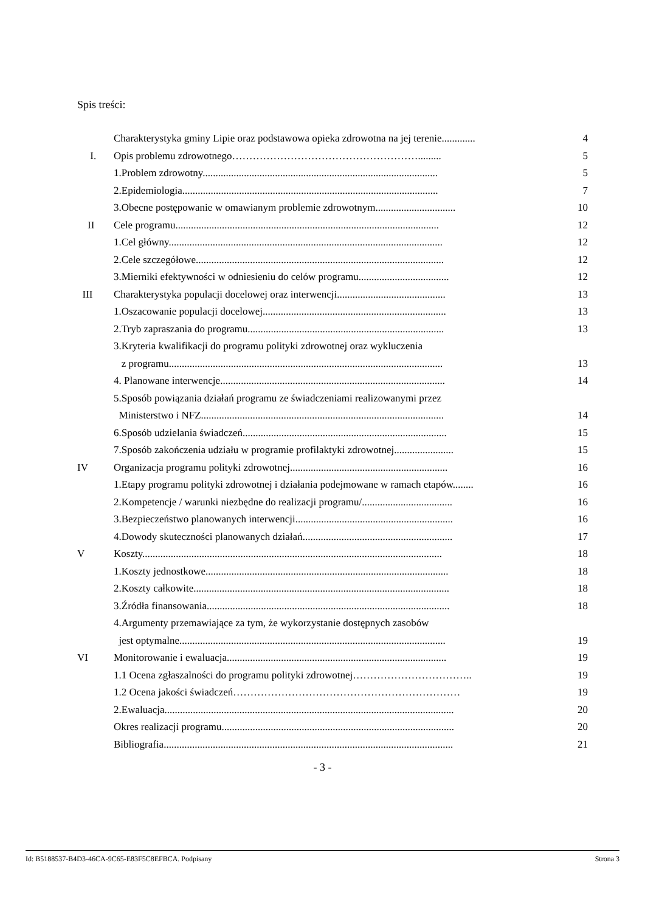Spis treści:
Charakterystyka gminy Lipie oraz podstawowa opieka zdrowotna na jej terenie............. 4
I. Opis problemu zdrowotnego………………………………………………......... 5
1.Problem zdrowotny........................................................................................... 5
2.Epidemiologia................................................................................................... 7
3.Obecne postępowanie w omawianym problemie zdrowotnym............................... 10
II Cele programu...................................................................................................... 12
1.Cel główny.......................................................................................................... 12
2.Cele szczegółowe................................................................................................ 12
3.Mierniki efektywności w odniesieniu do celów programu................................... 12
III Charakterystyka populacji docelowej oraz interwencji.......................................... 13
1.Oszacowanie populacji docelowej....................................................................... 13
2.Tryb zapraszania do programu............................................................................ 13
3.Kryteria kwalifikacji do programu polityki zdrowotnej oraz wykluczenia
z programu.......................................................................................................... 13
4. Planowane interwencje....................................................................................... 14
5.Sposób powiązania działań programu ze świadczeniami realizowanymi przez
Ministerstwo i NFZ.............................................................................................. 14
6.Sposób udzielania świadczeń............................................................................... 15
7.Sposób zakończenia udziału w programie profilaktyki zdrowotnej....................... 15
IV Organizacja programu polityki zdrowotnej............................................................. 16
1.Etapy programu polityki zdrowotnej i działania podejmowane w ramach etapów........ 16
2.Kompetencje / warunki niezbędne do realizacji programu/................................... 16
3.Bezpieczeństwo planowanych interwencji............................................................. 16
4.Dowody skuteczności planowanych działań.......................................................... 17
V Koszty.................................................................................................................... 18
1.Koszty jednostkowe.............................................................................................. 18
2.Koszty całkowite................................................................................................... 18
3.Źródła finansowania.............................................................................................. 18
4.Argumenty przemawiające za tym, że wykorzystanie dostępnych zasobów
jest optymalne....................................................................................................... 19
VI Monitorowanie i ewaluacja..................................................................................... 19
1.1 Ocena zgłaszalności do programu polityki zdrowotnej…………………………….. 19
1.2 Ocena jakości świadczeń………………………………………………………… 19
2.Ewaluacja................................................................................................................ 20
Okres realizacji programu.......................................................................................... 20
Bibliografia................................................................................................................ 21
- 3 -
Id: B5188537-B4D3-46CA-9C65-E83F5C8EFBCA. Podpisany Strona 3